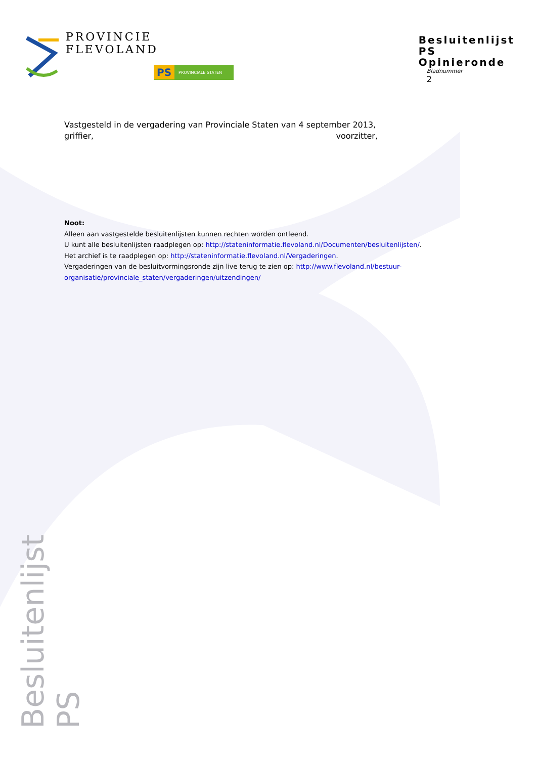PROVINCIE FLEVOLAND
PS PROVINCIALE STATEN
Besluitenlijst PS
Opinieronde
Bladnummer
2
Vastgesteld in de vergadering van Provinciale Staten van 4 september 2013,
griffier, voorzitter,
Noot:
Alleen aan vastgestelde besluitenlijsten kunnen rechten worden ontleend.
U kunt alle besluitenlijsten raadplegen op: http://stateninformatie.flevoland.nl/Documenten/besluitenlijsten/.
Het archief is te raadplegen op: http://stateninformatie.flevoland.nl/Vergaderingen.
Vergaderingen van de besluitvormingsronde zijn live terug te zien op: http://www.flevoland.nl/bestuur-organisatie/provinciale_staten/vergaderingen/uitzendingen/
Besluitenlijst PS